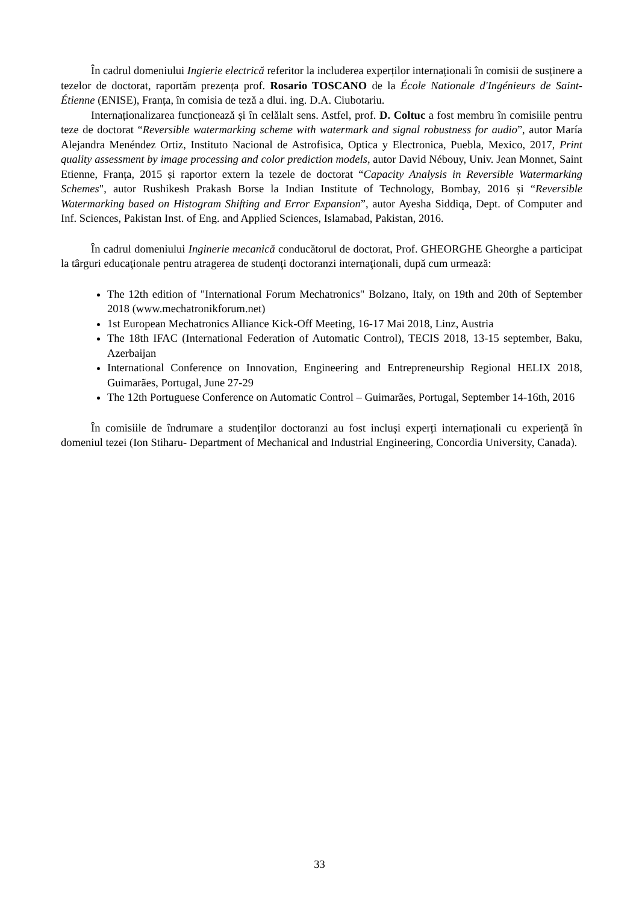În cadrul domeniului Ingierie electrică referitor la includerea experților internaționali în comisii de susținere a tezelor de doctorat, raportăm prezența prof. Rosario TOSCANO de la École Nationale d'Ingénieurs de Saint-Étienne (ENISE), Franța, în comisia de teză a dlui. ing. D.A. Ciubotariu.
Internaționalizarea funcționează și în celălalt sens. Astfel, prof. D. Coltuc a fost membru în comisiile pentru teze de doctorat “Reversible watermarking scheme with watermark and signal robustness for audio”, autor María Alejandra Menéndez Ortiz, Instituto Nacional de Astrofisica, Optica y Electronica, Puebla, Mexico, 2017, Print quality assessment by image processing and color prediction models, autor David Nébouy, Univ. Jean Monnet, Saint Etienne, Franța, 2015 și raportor extern la tezele de doctorat “Capacity Analysis in Reversible Watermarking Schemes", autor Rushikesh Prakash Borse la Indian Institute of Technology, Bombay, 2016 și “Reversible Watermarking based on Histogram Shifting and Error Expansion”, autor Ayesha Siddiqa, Dept. of Computer and Inf. Sciences, Pakistan Inst. of Eng. and Applied Sciences, Islamabad, Pakistan, 2016.
În cadrul domeniului Inginerie mecanică conducătorul de doctorat, Prof. GHEORGHE Gheorghe a participat la târguri educaţionale pentru atragerea de studenţi doctoranzi internaţionali, după cum urmează:
The 12th edition of "International Forum Mechatronics" Bolzano, Italy, on 19th and 20th of September 2018 (www.mechatronikforum.net)
1st European Mechatronics Alliance Kick-Off Meeting, 16-17 Mai 2018, Linz, Austria
The 18th IFAC (International Federation of Automatic Control), TECIS 2018, 13-15 september, Baku, Azerbaijan
International Conference on Innovation, Engineering and Entrepreneurship Regional HELIX 2018, Guimarães, Portugal, June 27-29
The 12th Portuguese Conference on Automatic Control – Guimarães, Portugal, September 14-16th, 2016
În comisiile de îndrumare a studenților doctoranzi au fost incluși experți internaționali cu experiență în domeniul tezei (Ion Stiharu- Department of Mechanical and Industrial Engineering, Concordia University, Canada).
33